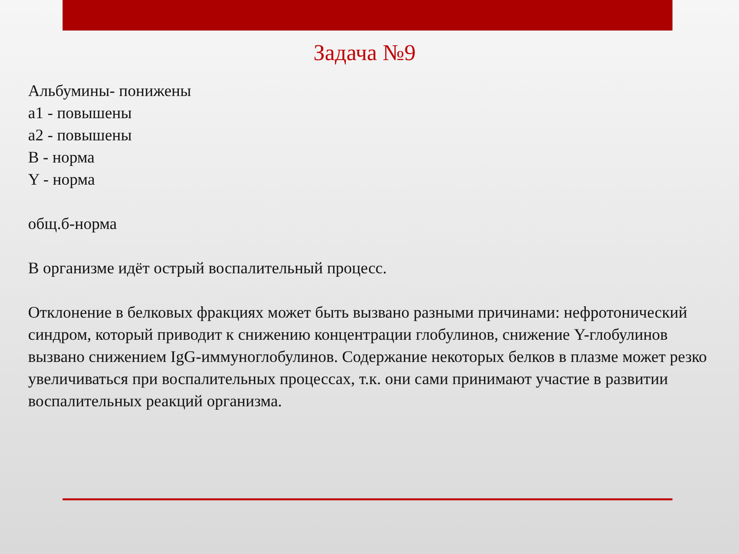Задача №9
Альбумины- понижены
a1 - повышены
a2 - повышены
B - норма
Y - норма
общ.б-норма
В организме идёт острый воспалительный процесс.
Отклонение в белковых фракциях может быть вызвано разными причинами: нефротонический синдром, который приводит к снижению концентрации глобулинов, снижение Y-глобулинов вызвано снижением IgG-иммуноглобулинов. Содержание некоторых белков в плазме может резко увеличиваться при воспалительных процессах, т.к. они сами принимают участие в развитии воспалительных реакций организма.